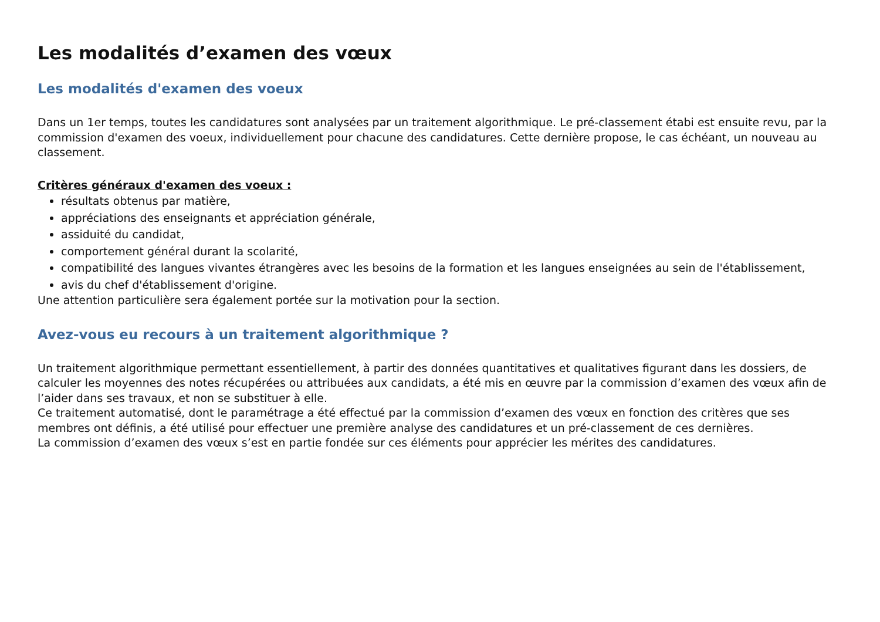Les modalités d’examen des vœux
Les modalités d'examen des voeux
Dans un 1er temps, toutes les candidatures sont analysées par un traitement algorithmique. Le pré-classement étabi est ensuite revu, par la commission d'examen des voeux, individuellement pour chacune des candidatures. Cette dernière propose, le cas échéant, un nouveau au classement.
Critères généraux d'examen des voeux :
résultats obtenus par matière,
appréciations des enseignants et appréciation générale,
assiduité du candidat,
comportement général durant la scolarité,
compatibilité des langues vivantes étrangères avec les besoins de la formation et les langues enseignées au sein de l'établissement,
avis du chef d'établissement d'origine.
Une attention particulière sera également portée sur la motivation pour la section.
Avez-vous eu recours à un traitement algorithmique ?
Un traitement algorithmique permettant essentiellement, à partir des données quantitatives et qualitatives figurant dans les dossiers, de calculer les moyennes des notes récupérées ou attribuées aux candidats, a été mis en œuvre par la commission d’examen des vœux afin de l’aider dans ses travaux, et non se substituer à elle.
Ce traitement automatisé, dont le paramétrage a été effectué par la commission d’examen des vœux en fonction des critères que ses membres ont définis, a été utilisé pour effectuer une première analyse des candidatures et un pré-classement de ces dernières.
La commission d’examen des vœux s’est en partie fondée sur ces éléments pour apprécier les mérites des candidatures.